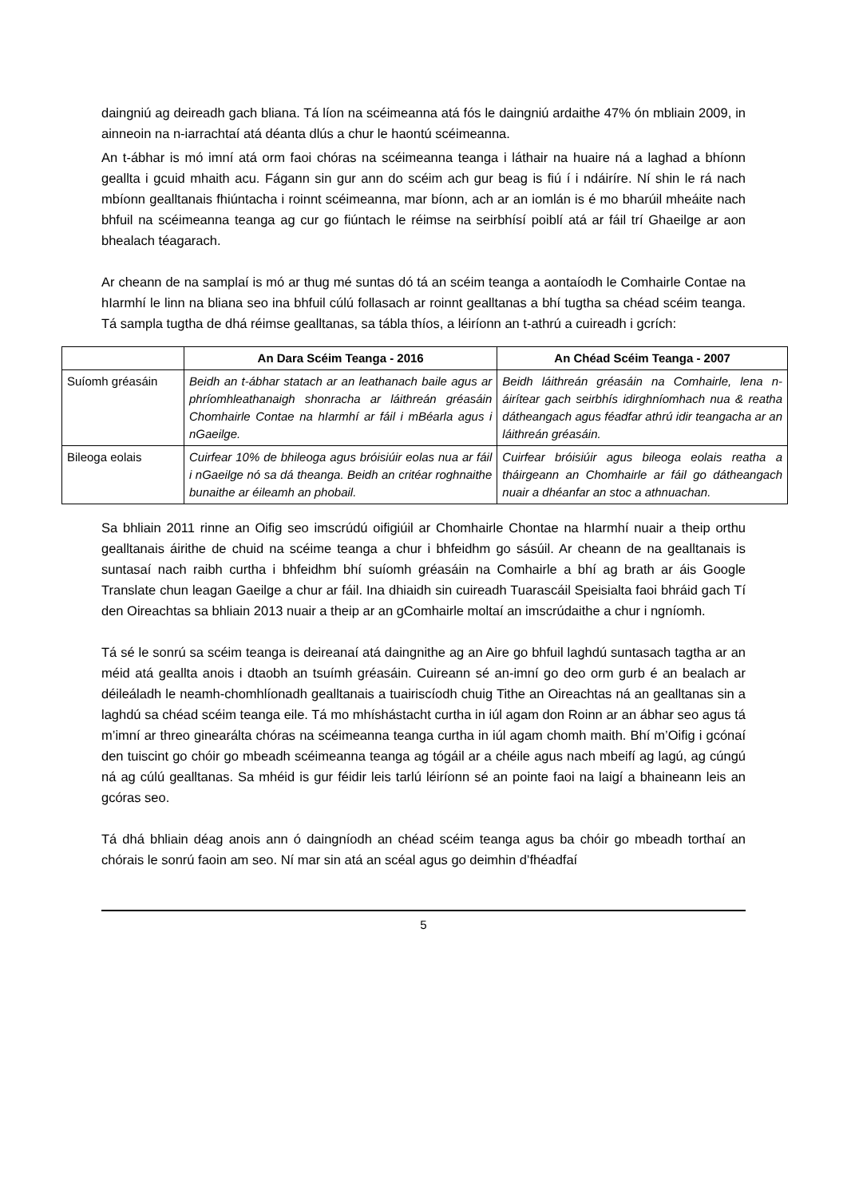daingniú ag deireadh gach bliana. Tá líon na scéimeanna atá fós le daingniú ardaithe 47% ón mbliain 2009, in ainneoin na n-iarrachtaí atá déanta dlús a chur le haontú scéimeanna.
An t-ábhar is mó imní atá orm faoi chóras na scéimeanna teanga i láthair na huaire ná a laghad a bhíonn geallta i gcuid mhaith acu. Fágann sin gur ann do scéim ach gur beag is fiú í i ndáiríre. Ní shin le rá nach mbíonn gealltanais fhiúntacha i roinnt scéimeanna, mar bíonn, ach ar an iomlán is é mo bharúil mheáite nach bhfuil na scéimeanna teanga ag cur go fiúntach le réimse na seirbhísí poiblí atá ar fáil trí Ghaeilge ar aon bhealach téagarach.
Ar cheann de na samplaí is mó ar thug mé suntas dó tá an scéim teanga a aontaíodh le Comhairle Contae na hIarmhí le linn na bliana seo ina bhfuil cúlú follasach ar roinnt gealltanas a bhí tugtha sa chéad scéim teanga. Tá sampla tugtha de dhá réimse gealltanas, sa tábla thíos, a léiríonn an t-athrú a cuireadh i gcrích:
| | An Dara Scéim Teanga - 2016 | An Chéad Scéim Teanga - 2007 |
| --- | --- | --- |
| Suíomh gréasáin | Beidh an t-ábhar statach ar an leathanach baile agus ar phríomhleathanaigh shonracha ar láithreán gréasáin Chomhairle Contae na hIarmhí ar fáil i mBéarla agus i nGaeilge. | Beidh láithreán gréasáin na Comhairle, lena n-áirítear gach seirbhís idirghníomhach nua & reatha dátheangach agus féadfar athrú idir teangacha ar an láithreán gréasáin. |
| Bileoga eolais | Cuirfear 10% de bhileoga agus bróisiúir eolas nua ar fáil i nGaeilge nó sa dá theanga. Beidh an critéar roghnaithe bunaithe ar éileamh an phobail. | Cuirfear bróisiúir agus bileoga eolais reatha a tháirgeann an Chomhairle ar fáil go dátheangach nuair a dhéanfar an stoc a athnuachan. |
Sa bhliain 2011 rinne an Oifig seo imscrúdú oifigiúil ar Chomhairle Chontae na hIarmhí nuair a theip orthu gealltanais áirithe de chuid na scéime teanga a chur i bhfeidhm go sásúil. Ar cheann de na gealltanais is suntasaí nach raibh curtha i bhfeidhm bhí suíomh gréasáin na Comhairle a bhí ag brath ar áis Google Translate chun leagan Gaeilge a chur ar fáil. Ina dhiaidh sin cuireadh Tuarascáil Speisialta faoi bhráid gach Tí den Oireachtas sa bhliain 2013 nuair a theip ar an gComhairle moltaí an imscrúdaithe a chur i ngníomh.
Tá sé le sonrú sa scéim teanga is deireanaí atá daingnithe ag an Aire go bhfuil laghdú suntasach tagtha ar an méid atá geallta anois i dtaobh an tsuímh gréasáin. Cuireann sé an-imní go deo orm gurb é an bealach ar déileáladh le neamh-chomhlíonadh gealltanais a tuairiscíodh chuig Tithe an Oireachtas ná an gealltanas sin a laghdú sa chéad scéim teanga eile. Tá mo mhíshástacht curtha in iúl agam don Roinn ar an ábhar seo agus tá m’imní ar threo ginearálta chóras na scéimeanna teanga curtha in iúl agam chomh maith. Bhí m’Oifig i gcónaí den tuiscint go chóir go mbeadh scéimeanna teanga ag tógáil ar a chéile agus nach mbeifí ag lagú, ag cúngú ná ag cúlú gealltanas. Sa mhéid is gur féidir leis tarlú léiríonn sé an pointe faoi na laigí a bhaineann leis an gcóras seo.
Tá dhá bhliain déag anois ann ó daingníodh an chéad scéim teanga agus ba chóir go mbeadh torthaí an chórais le sonrú faoin am seo. Ní mar sin atá an scéal agus go deimhin d’fhéadfaí
5